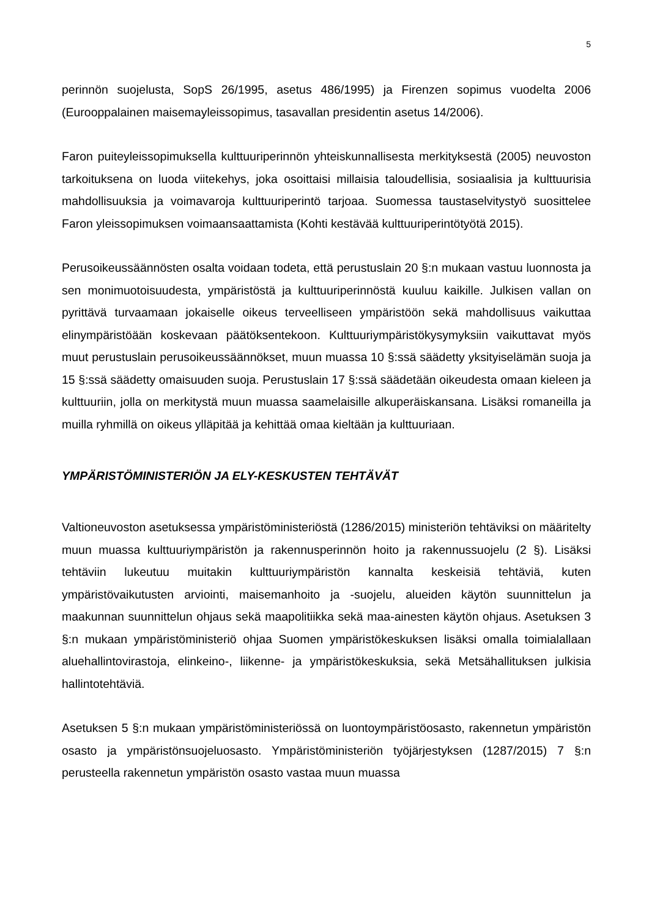5
perinnön suojelusta, SopS 26/1995, asetus 486/1995) ja Firenzen sopimus vuodelta 2006 (Eurooppalainen maisemayleissopimus, tasavallan presidentin asetus 14/2006).
Faron puiteyleissopimuksella kulttuuriperinnön yhteiskunnallisesta merkityksestä (2005) neuvoston tarkoituksena on luoda viitekehys, joka osoittaisi millaisia taloudellisia, sosiaalisia ja kulttuurisia mahdollisuuksia ja voimavaroja kulttuuriperintö tarjoaa. Suomessa taustaselvitystyö suosittelee Faron yleissopimuksen voimaansaattamista (Kohti kestävää kulttuuriperintötyötä 2015).
Perusoikeussäännösten osalta voidaan todeta, että perustuslain 20 §:n mukaan vastuu luonnosta ja sen monimuotoisuudesta, ympäristöstä ja kulttuuriperinnöstä kuuluu kaikille. Julkisen vallan on pyrittävä turvaamaan jokaiselle oikeus terveelliseen ympäristöön sekä mahdollisuus vaikuttaa elinympäristöään koskevaan päätöksentekoon. Kulttuuriympäristökysymyksiin vaikuttavat myös muut perustuslain perusoikeussäännökset, muun muassa 10 §:ssä säädetty yksityiselämän suoja ja 15 §:ssä säädetty omaisuuden suoja. Perustuslain 17 §:ssä säädetään oikeudesta omaan kieleen ja kulttuuriin, jolla on merkitystä muun muassa saamelaisille alkuperäiskansana. Lisäksi romaneilla ja muilla ryhmillä on oikeus ylläpitää ja kehittää omaa kieltään ja kulttuuriaan.
YMPÄRISTÖMINISTERIÖN JA ELY-KESKUSTEN TEHTÄVÄT
Valtioneuvoston asetuksessa ympäristöministeriöstä (1286/2015) ministeriön tehtäviksi on määritelty muun muassa kulttuuriympäristön ja rakennusperinnön hoito ja rakennussuojelu (2 §). Lisäksi tehtäviin lukeutuu muitakin kulttuuriympäristön kannalta keskeisiä tehtäviä, kuten ympäristövaikutusten arviointi, maisemanhoito ja -suojelu, alueiden käytön suunnittelun ja maakunnan suunnittelun ohjaus sekä maapolitiikka sekä maa-ainesten käytön ohjaus. Asetuksen 3 §:n mukaan ympäristöministeriö ohjaa Suomen ympäristökeskuksen lisäksi omalla toimialallaan aluehallintovirastoja, elinkeino-, liikenne- ja ympäristökeskuksia, sekä Metsähallituksen julkisia hallintotehtäviä.
Asetuksen 5 §:n mukaan ympäristöministeriössä on luontoympäristöosasto, rakennetun ympäristön osasto ja ympäristönsuojeluosasto. Ympäristöministeriön työjärjestyksen (1287/2015) 7 §:n perusteella rakennetun ympäristön osasto vastaa muun muassa